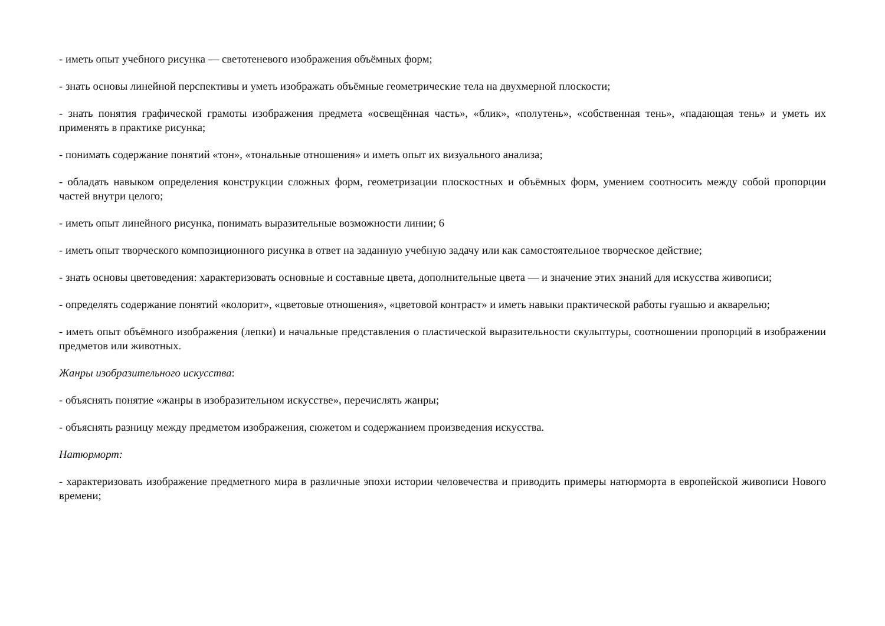- иметь опыт учебного рисунка — светотеневого изображения объёмных форм;
- знать основы линейной перспективы и уметь изображать объёмные геометрические тела на двухмерной плоскости;
- знать понятия графической грамоты изображения предмета «освещённая часть», «блик», «полутень», «собственная тень», «падающая тень» и уметь их применять в практике рисунка;
- понимать содержание понятий «тон», «тональные отношения» и иметь опыт их визуального анализа;
- обладать навыком определения конструкции сложных форм, геометризации плоскостных и объёмных форм, умением соотносить между собой пропорции частей внутри целого;
- иметь опыт линейного рисунка, понимать выразительные возможности линии; 6
- иметь опыт творческого композиционного рисунка в ответ на заданную учебную задачу или как самостоятельное творческое действие;
- знать основы цветоведения: характеризовать основные и составные цвета, дополнительные цвета — и значение этих знаний для искусства живописи;
- определять содержание понятий «колорит», «цветовые отношения», «цветовой контраст» и иметь навыки практической работы гуашью и акварелью;
- иметь опыт объёмного изображения (лепки) и начальные представления о пластической выразительности скульптуры, соотношении пропорций в изображении предметов или животных.
Жанры изобразительного искусства:
- объяснять понятие «жанры в изобразительном искусстве», перечислять жанры;
- объяснять разницу между предметом изображения, сюжетом и содержанием произведения искусства.
Натюрморт:
- характеризовать изображение предметного мира в различные эпохи истории человечества и приводить примеры натюрморта в европейской живописи Нового времени;